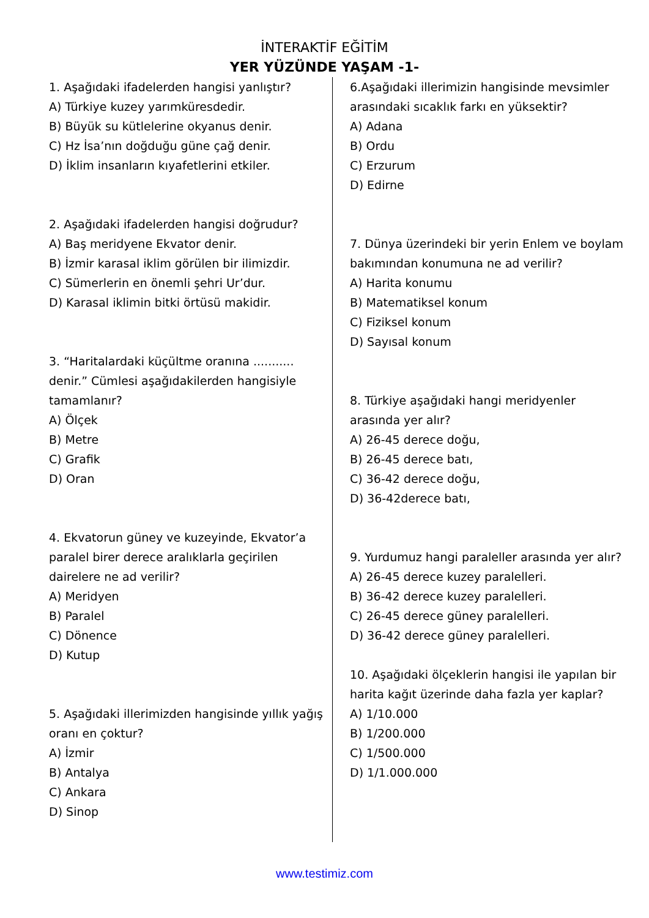İNTERAKTİF EĞİTİM
YER YÜZÜNDE YAŞAM -1-
1. Aşağıdaki ifadelerden hangisi yanlıştır?
A) Türkiye kuzey yarımküresdedir.
B) Büyük su kütlelerine okyanus denir.
C) Hz İsa’nın doğduğu güne çağ denir.
D) İklim insanların kıyafetlerini etkiler.
2. Aşağıdaki ifadelerden hangisi doğrudur?
A) Baş meridyene Ekvator denir.
B) İzmir karasal iklim görülen bir ilimizdir.
C) Sümerlerin en önemli şehri Ur’dur.
D) Karasal iklimin bitki örtüsü makidir.
3. “Haritalardaki küçültme oranına ........... denir.” Cümlesi aşağıdakilerden hangisiyle tamamlanır?
A) Ölçek
B) Metre
C) Grafik
D) Oran
4. Ekvatorun güney ve kuzeyinde, Ekvator’a paralel birer derece aralıklarla geçirilen dairelere ne ad verilir?
A) Meridyen
B) Paralel
C) Dönence
D) Kutup
5. Aşağıdaki illerimizden hangisinde yıllık yağış oranı en çoktur?
A) İzmir
B) Antalya
C) Ankara
D) Sinop
6.Aşağıdaki illerimizin hangisinde mevsimler arasındaki sıcaklık farkı en yüksektir?
A) Adana
B) Ordu
C) Erzurum
D) Edirne
7. Dünya üzerindeki bir yerin Enlem ve boylam bakımından konumuna ne ad verilir?
A) Harita konumu
B) Matematiksel konum
C) Fiziksel konum
D) Sayısal konum
8. Türkiye aşağıdaki hangi meridyenler arasında yer alır?
A) 26-45 derece doğu,
B) 26-45 derece batı,
C) 36-42 derece doğu,
D) 36-42derece batı,
9. Yurdumuz hangi paraleller arasında yer alır?
A) 26-45 derece kuzey paralelleri.
B) 36-42 derece kuzey paralelleri.
C) 26-45 derece güney paralelleri.
D) 36-42 derece güney paralelleri.
10. Aşağıdaki ölçeklerin hangisi ile yapılan bir harita kağıt üzerinde daha fazla yer kaplar?
A) 1/10.000
B) 1/200.000
C) 1/500.000
D) 1/1.000.000
www.testimiz.com